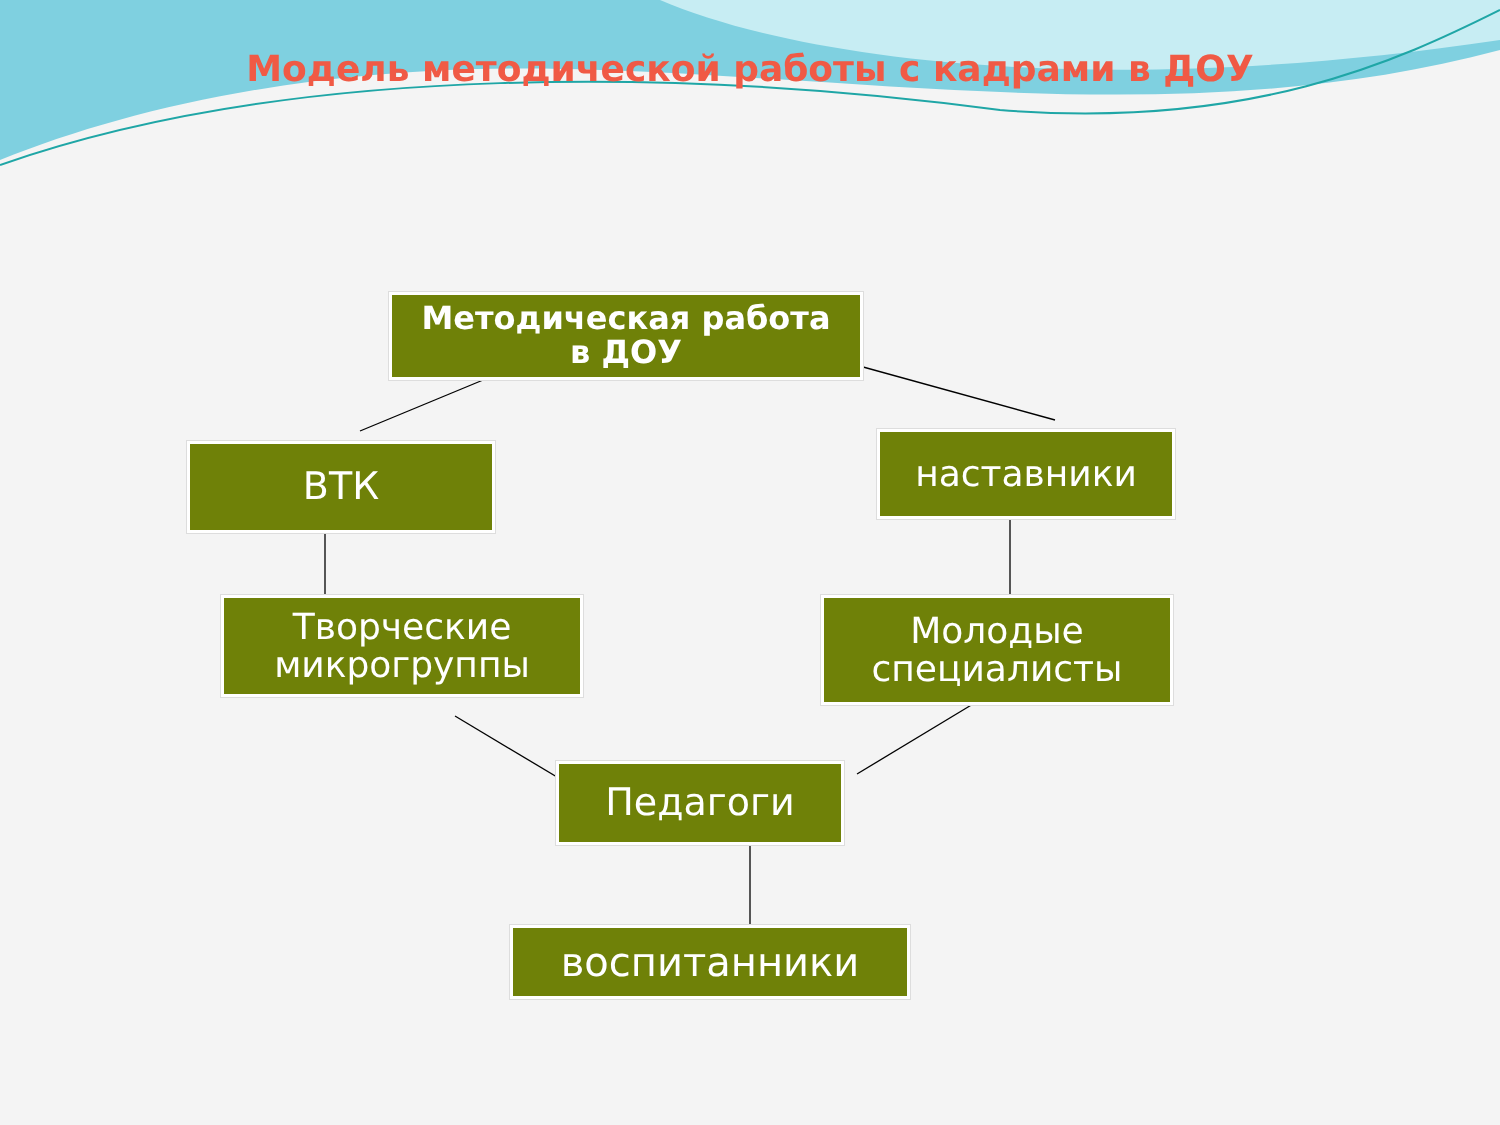Модель методической работы с кадрами в ДОУ
Методическая работа
в ДОУ
ВТК наставники
Творческие
микрогруппы
Молодые
специалисты
Педагоги
воспитанники